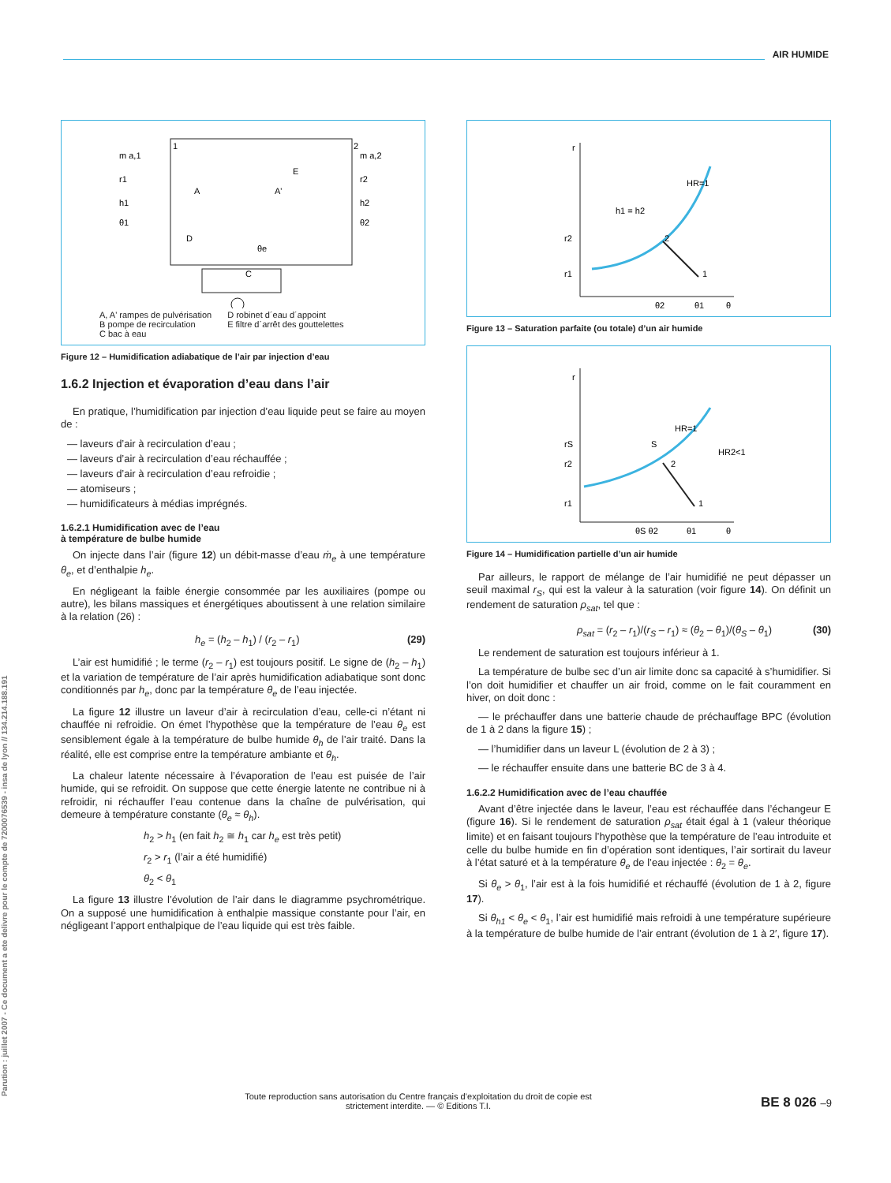AIR HUMIDE
Parution : juillet 2007 - Ce document a ete delivre pour le compte de 7200076539 - insa de lyon // 134.214.188.191
m a,1
r1
h1
θ1
1
2
A
A'
E
D
θe
C
m a,2
r2
h2
θ2
A, A' rampes de pulvérisation
B pompe de recirculation
C bac à eau
D robinet d´eau d´appoint
E filtre d´arrêt des gouttelettes
Figure 12 – Humidification adiabatique de l’air par injection d’eau
1.6.2 Injection et évaporation d’eau dans l’air
En pratique, l’humidification par injection d’eau liquide peut se faire au moyen de :
— laveurs d’air à recirculation d’eau ;
— laveurs d’air à recirculation d’eau réchauffée ;
— laveurs d’air à recirculation d’eau refroidie ;
— atomiseurs ;
— humidificateurs à médias imprégnés.
1.6.2.1 Humidification avec de l’eau
à température de bulbe humide
On injecte dans l’air (figure 12) un débit-masse d’eau ṁ<sub>e</sub> à une température θ<sub>e</sub>, et d’enthalpie h<sub>e</sub>.
En négligeant la faible énergie consommée par les auxiliaires (pompe ou autre), les bilans massiques et énergétiques aboutissent à une relation similaire à la relation (26) :
h<sub>e</sub> = (h<sub>2</sub> – h<sub>1</sub>) / (r<sub>2</sub> – r<sub>1</sub>) (29)
L’air est humidifié ; le terme (r<sub>2</sub> – r<sub>1</sub>) est toujours positif. Le signe de (h<sub>2</sub> – h<sub>1</sub>) et la variation de température de l’air après humidification adiabatique sont donc conditionnés par h<sub>e</sub>, donc par la température θ<sub>e</sub> de l’eau injectée.
La figure 12 illustre un laveur d’air à recirculation d’eau, celle-ci n’étant ni chauffée ni refroidie. On émet l’hypothèse que la température de l’eau θ<sub>e</sub> est sensiblement égale à la température de bulbe humide θ<sub>h</sub> de l’air traité. Dans la réalité, elle est comprise entre la température ambiante et θ<sub>h</sub>.
La chaleur latente nécessaire à l’évaporation de l’eau est puisée de l’air humide, qui se refroidit. On suppose que cette énergie latente ne contribue ni à refroidir, ni réchauffer l’eau contenue dans la chaîne de pulvérisation, qui demeure à température constante (θ<sub>e</sub> ≈ θ<sub>h</sub>).
h<sub>2</sub> > h<sub>1</sub> (en fait h<sub>2</sub> ≅ h<sub>1</sub> car h<sub>e</sub> est très petit)
r<sub>2</sub> > r<sub>1</sub> (l’air a été humidifié)
θ<sub>2</sub> < θ<sub>1</sub>
La figure 13 illustre l’évolution de l’air dans le diagramme psychrométrique. On a supposé une humidification à enthalpie massique constante pour l’air, en négligeant l’apport enthalpique de l’eau liquide qui est très faible.
r
HR=1
h1 = h2
r2
2
r1
1
θ2
θ1
θ
Figure 13 – Saturation parfaite (ou totale) d’un air humide
r
HR=1
rS
S
HR2<1
r2
2
r1
1
θS θ2
θ1
θ
Figure 14 – Humidification partielle d’un air humide
Par ailleurs, le rapport de mélange de l’air humidifié ne peut dépasser un seuil maximal r<sub>S</sub>, qui est la valeur à la saturation (voir figure 14). On définit un rendement de saturation ρ<sub>sat</sub>, tel que :
ρ<sub>sat</sub> = (r<sub>2</sub> – r<sub>1</sub>)/(r<sub>S</sub> – r<sub>1</sub>) ≈ (θ<sub>2</sub> – θ<sub>1</sub>)/(θ<sub>S</sub> – θ<sub>1</sub>) (30)
Le rendement de saturation est toujours inférieur à 1.
La température de bulbe sec d’un air limite donc sa capacité à s’humidifier. Si l’on doit humidifier et chauffer un air froid, comme on le fait couramment en hiver, on doit donc :
— le préchauffer dans une batterie chaude de préchauffage BPC (évolution de 1 à 2 dans la figure 15) ;
— l’humidifier dans un laveur L (évolution de 2 à 3) ;
— le réchauffer ensuite dans une batterie BC de 3 à 4.
1.6.2.2 Humidification avec de l’eau chauffée
Avant d’être injectée dans le laveur, l’eau est réchauffée dans l’échangeur E (figure 16). Si le rendement de saturation ρ<sub>sat</sub> était égal à 1 (valeur théorique limite) et en faisant toujours l’hypothèse que la température de l’eau introduite et celle du bulbe humide en fin d’opération sont identiques, l’air sortirait du laveur à l’état saturé et à la température θ<sub>e</sub> de l’eau injectée : θ<sub>2</sub> = θ<sub>e</sub>.
Si θ<sub>e</sub> > θ<sub>1</sub>, l’air est à la fois humidifié et réchauffé (évolution de 1 à 2, figure 17).
Si θ<sub>h1</sub> < θ<sub>e</sub> < θ<sub>1</sub>, l’air est humidifié mais refroidi à une température supérieure à la température de bulbe humide de l’air entrant (évolution de 1 à 2′, figure 17).
Toute reproduction sans autorisation du Centre français d’exploitation du droit de copie est strictement interdite. — © Editions T.I.
BE 8 026 –9